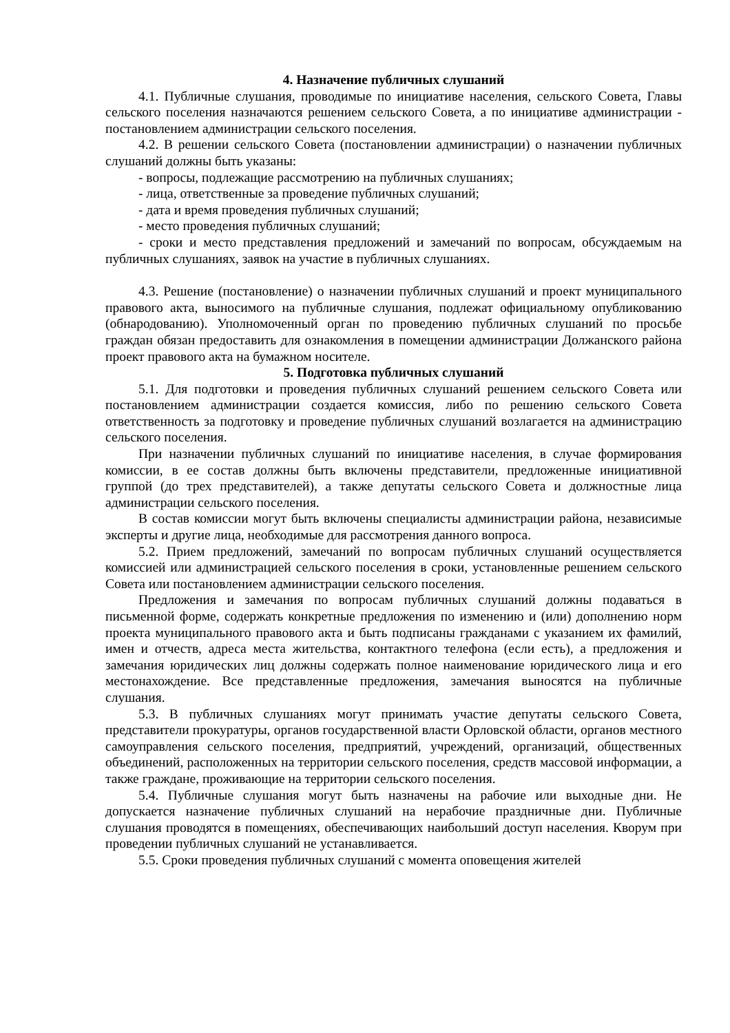4. Назначение публичных слушаний
4.1. Публичные слушания, проводимые по инициативе населения, сельского Совета, Главы сельского поселения назначаются решением сельского Совета, а по инициативе администрации - постановлением администрации сельского поселения.
4.2. В решении сельского Совета (постановлении администрации) о назначении публичных слушаний должны быть указаны:
- вопросы, подлежащие рассмотрению на публичных слушаниях;
- лица, ответственные за проведение публичных слушаний;
- дата и время проведения публичных слушаний;
- место проведения публичных слушаний;
- сроки и место представления предложений и замечаний по вопросам, обсуждаемым на публичных слушаниях, заявок на участие в публичных слушаниях.
4.3. Решение (постановление) о назначении публичных слушаний и проект муниципального правового акта, выносимого на публичные слушания, подлежат официальному опубликованию (обнародованию). Уполномоченный орган по проведению публичных слушаний по просьбе граждан обязан предоставить для ознакомления в помещении администрации Должанского района проект правового акта на бумажном носителе.
5. Подготовка публичных слушаний
5.1. Для подготовки и проведения публичных слушаний решением сельского Совета или постановлением администрации создается комиссия, либо по решению сельского Совета ответственность за подготовку и проведение публичных слушаний возлагается на администрацию сельского поселения.
При назначении публичных слушаний по инициативе населения, в случае формирования комиссии, в ее состав должны быть включены представители, предложенные инициативной группой (до трех представителей), а также депутаты сельского Совета и должностные лица администрации сельского поселения.
В состав комиссии могут быть включены специалисты администрации района, независимые эксперты и другие лица, необходимые для рассмотрения данного вопроса.
5.2. Прием предложений, замечаний по вопросам публичных слушаний осуществляется комиссией или администрацией сельского поселения в сроки, установленные решением сельского Совета или постановлением администрации сельского поселения.
Предложения и замечания по вопросам публичных слушаний должны подаваться в письменной форме, содержать конкретные предложения по изменению и (или) дополнению норм проекта муниципального правового акта и быть подписаны гражданами с указанием их фамилий, имен и отчеств, адреса места жительства, контактного телефона (если есть), а предложения и замечания юридических лиц должны содержать полное наименование юридического лица и его местонахождение. Все представленные предложения, замечания выносятся на публичные слушания.
5.3. В публичных слушаниях могут принимать участие депутаты сельского Совета, представители прокуратуры, органов государственной власти Орловской области, органов местного самоуправления сельского поселения, предприятий, учреждений, организаций, общественных объединений, расположенных на территории сельского поселения, средств массовой информации, а также граждане, проживающие на территории сельского поселения.
5.4. Публичные слушания могут быть назначены на рабочие или выходные дни. Не допускается назначение публичных слушаний на нерабочие праздничные дни. Публичные слушания проводятся в помещениях, обеспечивающих наибольший доступ населения. Кворум при проведении публичных слушаний не устанавливается.
5.5. Сроки проведения публичных слушаний с момента оповещения жителей